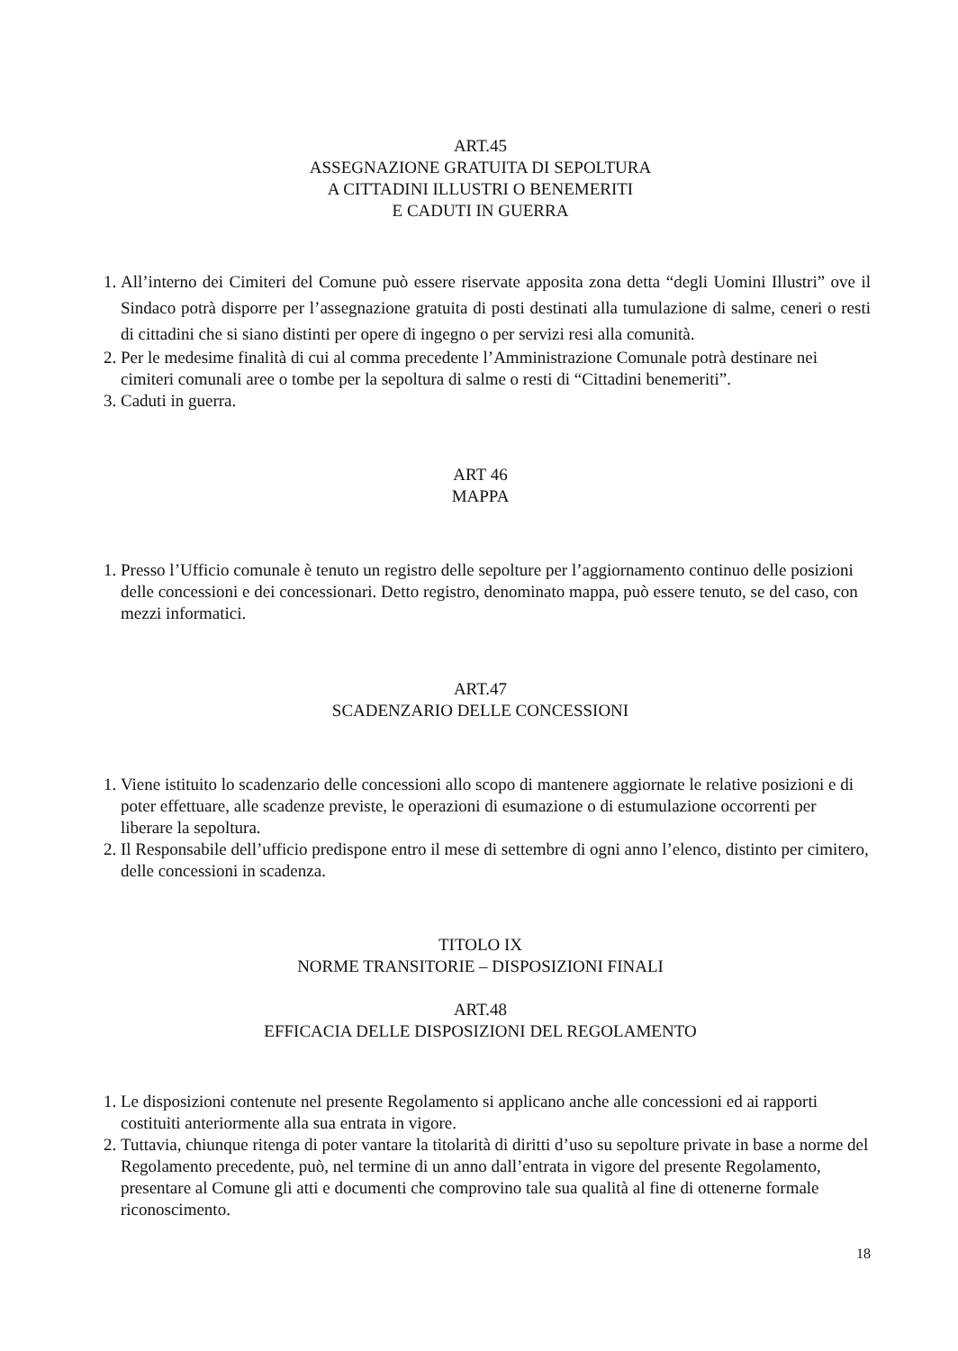ART.45
ASSEGNAZIONE GRATUITA DI SEPOLTURA
A CITTADINI ILLUSTRI O BENEMERITI
E CADUTI IN GUERRA
1. All’interno dei Cimiteri del Comune può essere riservate apposita zona detta “degli Uomini Illustri” ove il Sindaco potrà disporre per l’assegnazione gratuita di posti destinati alla tumulazione di salme, ceneri o resti di cittadini che si siano distinti per opere di ingegno o per servizi resi alla comunità.
2. Per le medesime finalità di cui al comma precedente l’Amministrazione Comunale potrà destinare nei cimiteri comunali aree o tombe per la sepoltura di salme o resti di “Cittadini benemeriti”.
3. Caduti in guerra.
ART 46
MAPPA
1. Presso l’Ufficio comunale è tenuto un registro delle sepolture per l’aggiornamento continuo delle posizioni delle concessioni e dei concessionari. Detto registro, denominato mappa, può essere tenuto, se del caso, con mezzi informatici.
ART.47
SCADENZARIO DELLE CONCESSIONI
1. Viene istituito lo scadenzario delle concessioni allo scopo di mantenere aggiornate le relative posizioni e di poter effettuare, alle scadenze previste, le operazioni di esumazione o di estumulazione occorrenti per liberare la sepoltura.
2. Il Responsabile dell’ufficio predispone entro il mese di settembre di ogni anno l’elenco, distinto per cimitero, delle concessioni in scadenza.
TITOLO IX
NORME TRANSITORIE – DISPOSIZIONI FINALI
ART.48
EFFICACIA DELLE DISPOSIZIONI DEL REGOLAMENTO
1. Le disposizioni contenute nel presente Regolamento si applicano anche alle concessioni ed ai rapporti costituiti anteriormente alla sua entrata in vigore.
2. Tuttavia, chiunque ritenga di poter vantare la titolarità di diritti d’uso su sepolture private in base a norme del Regolamento precedente, può, nel termine di un anno dall’entrata in vigore del presente Regolamento, presentare al Comune gli atti e documenti che comprovino tale sua qualità al fine di ottenerne formale riconoscimento.
18